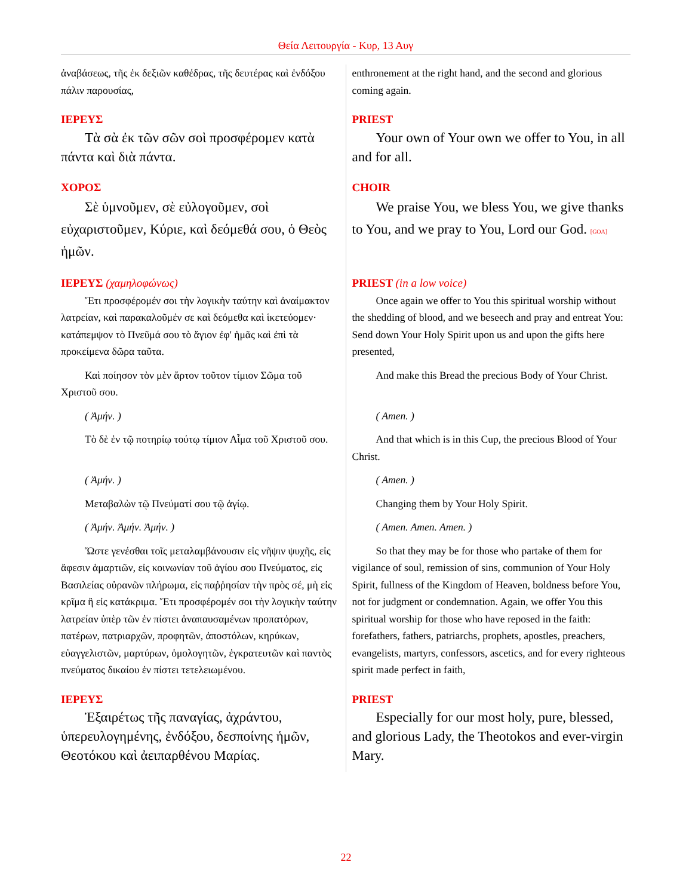Θεία Λειτουργία - Κυρ, 13 Αυγ
| ἀναβάσεως, τῆς ἐκ δεξιῶν καθέδρας, τῆς δευτέρας καὶ ἐνδόξου πάλιν παρουσίας, | enthronement at the right hand, and the second and glorious coming again. |
| ΙΕΡΕΥΣ | PRIEST |
| Τὰ σὰ ἐκ τῶν σῶν σοὶ προσφέρομεν κατὰ πάντα καὶ διὰ πάντα. | Your own of Your own we offer to You, in all and for all. |
| ΧΟΡΟΣ | CHOIR |
| Σὲ ὑμνοῦμεν, σὲ εὐλογοῦμεν, σοὶ εὐχαριστοῦμεν, Κύριε, καὶ δεόμεθά σου, ὁ Θεὸς ἡμῶν. | We praise You, we bless You, we give thanks to You, and we pray to You, Lord our God. [GOA] |
| ΙΕΡΕΥΣ (χαμηλοφώνως) | PRIEST (in a low voice) |
| Ἔτι προσφέρομέν σοι τὴν λογικὴν ταύτην καὶ ἀναίμακτον λατρείαν, καὶ παρακαλοῦμέν σε καὶ δεόμεθα καὶ ἱκετεύομεν· κατάπεμψον τὸ Πνεῦμά σου τὸ ἅγιον ἐφ' ἡμᾶς καὶ ἐπὶ τὰ προκείμενα δῶρα ταῦτα. | Once again we offer to You this spiritual worship without the shedding of blood, and we beseech and pray and entreat You: Send down Your Holy Spirit upon us and upon the gifts here presented, |
| Καὶ ποίησον τὸν μὲν ἄρτον τοῦτον τίμιον Σῶμα τοῦ Χριστοῦ σου. | And make this Bread the precious Body of Your Christ. |
| ( Ἀμήν. ) | ( Amen. ) |
| Τὸ δὲ ἐν τῷ ποτηρίῳ τούτῳ τίμιον Αἷμα τοῦ Χριστοῦ σου. | And that which is in this Cup, the precious Blood of Your Christ. |
| ( Ἀμήν. ) | ( Amen. ) |
| Μεταβαλὼν τῷ Πνεύματί σου τῷ ἁγίῳ. | Changing them by Your Holy Spirit. |
| ( Ἀμήν. Ἀμήν. Ἀμήν. ) | ( Amen. Amen. Amen. ) |
| Ὥστε γενέσθαι τοῖς μεταλαμβάνουσιν εἰς νῆψιν ψυχῆς, εἰς ἄφεσιν ἁμαρτιῶν, εἰς κοινωνίαν τοῦ ἁγίου σου Πνεύματος, εἰς Βασιλείας οὐρανῶν πλήρωμα, εἰς παῤῥησίαν τὴν πρὸς σέ, μὴ εἰς κρῖμα ἢ εἰς κατάκριμα. Ἔτι προσφέρομέν σοι τὴν λογικὴν ταύτην λατρείαν ὑπὲρ τῶν ἐν πίστει ἀναπαυσαμένων προπατόρων, πατέρων, πατριαρχῶν, προφητῶν, ἀποστόλων, κηρύκων, εὐαγγελιστῶν, μαρτύρων, ὁμολογητῶν, ἐγκρατευτῶν καὶ παντὸς πνεύματος δικαίου ἐν πίστει τετελειωμένου. | So that they may be for those who partake of them for vigilance of soul, remission of sins, communion of Your Holy Spirit, fullness of the Kingdom of Heaven, boldness before You, not for judgment or condemnation. Again, we offer You this spiritual worship for those who have reposed in the faith: forefathers, fathers, patriarchs, prophets, apostles, preachers, evangelists, martyrs, confessors, ascetics, and for every righteous spirit made perfect in faith, |
| ΙΕΡΕΥΣ | PRIEST |
| Ἐξαιρέτως τῆς παναγίας, ἀχράντου, ὑπερευλογημένης, ἐνδόξου, δεσποίνης ἡμῶν, Θεοτόκου καὶ ἀειπαρθένου Μαρίας. | Especially for our most holy, pure, blessed, and glorious Lady, the Theotokos and ever-virgin Mary. |
22